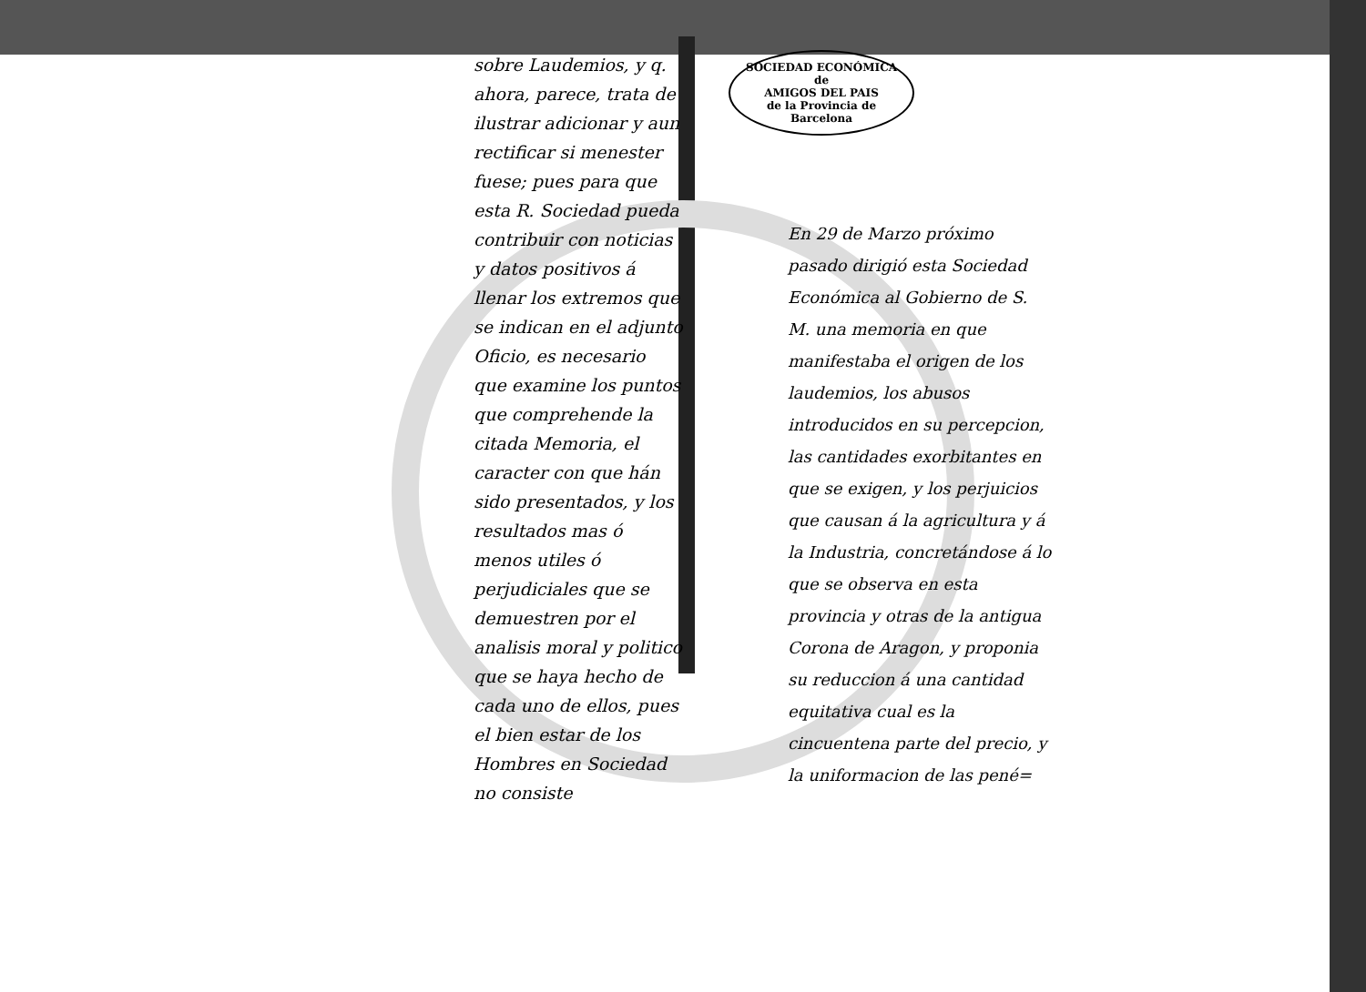sobre Laudemios, y q. ahora, parece, trata de ilustrar adicionar y aun rectificar si menester fuese; pues para que esta R. Sociedad pueda contribuir con noticias y datos positivos á llenar los extremos que se indican en el adjunto Oficio, es necesario que examine los puntos que comprehende la citada Memoria, el caracter con que hán sido presentados, y los resultados mas ó menos utiles ó perjudiciales que se demuestren por el analisis moral y politico que se haya hecho de cada uno de ellos, pues el bien estar de los Hombres en Sociedad no consiste
SOCIEDAD ECONÓMICA
de
AMIGOS DEL PAIS
de la Provincia de
Barcelona
En 29 de Marzo próximo pasado dirigió esta Sociedad Económica al Gobierno de S. M. una memoria en que manifestaba el origen de los laudemios, los abusos introducidos en su percepcion, las cantidades exorbitantes en que se exigen, y los perjuicios que causan á la agricultura y á la Industria, concretándose á lo que se observa en esta provincia y otras de la antigua Corona de Aragon, y proponia su reduccion á una cantidad equitativa cual es la cincuentena parte del precio, y la uniformacion de las pené=